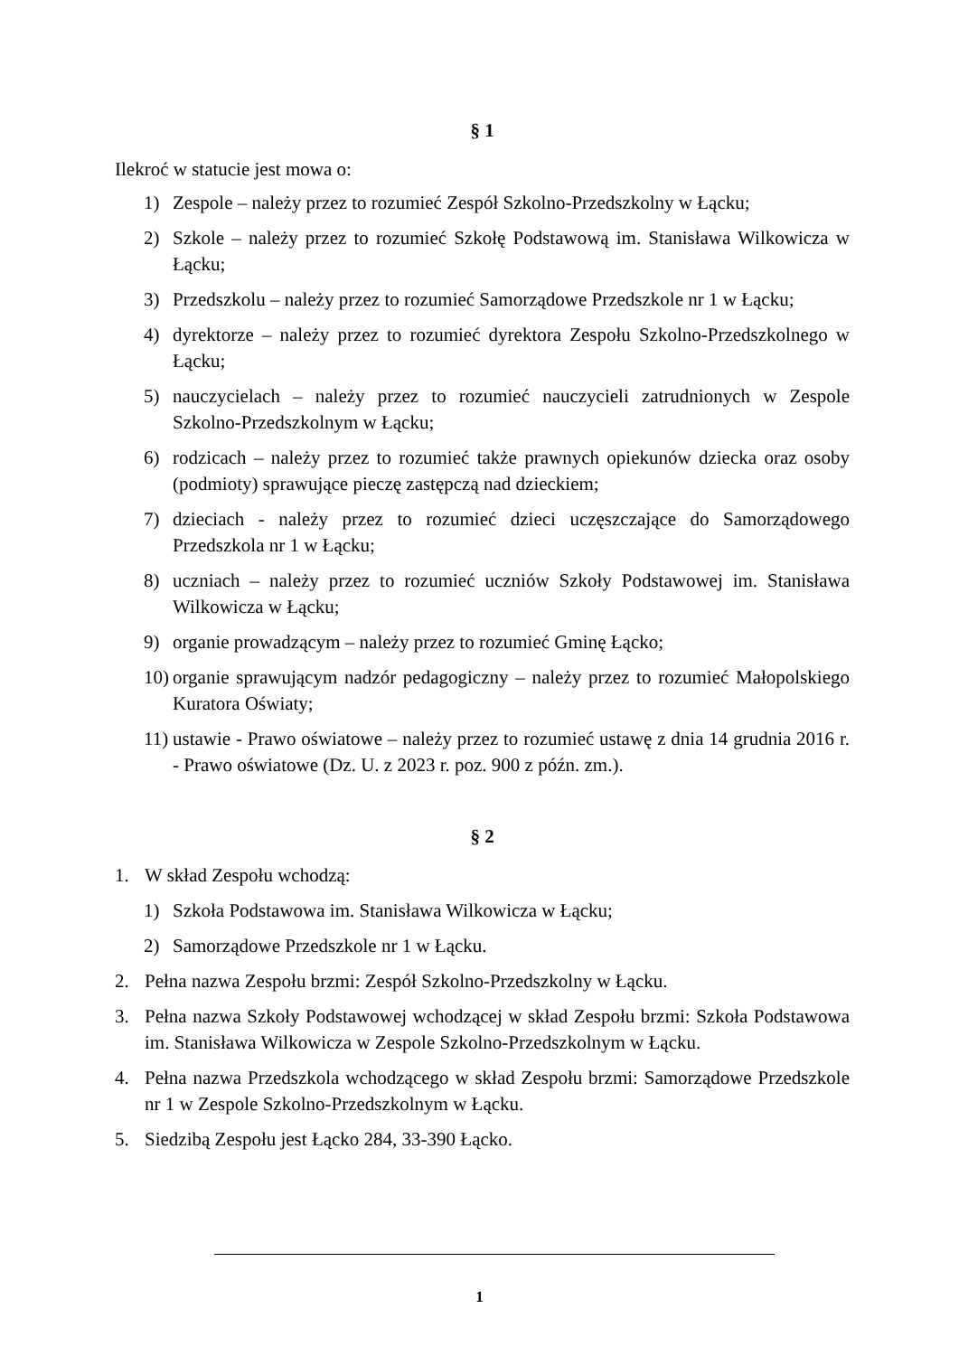§ 1
Ilekroć w statucie jest mowa o:
1) Zespole – należy przez to rozumieć Zespół Szkolno-Przedszkolny w Łącku;
2) Szkole – należy przez to rozumieć Szkołę Podstawową im. Stanisława Wilkowicza w Łącku;
3) Przedszkolu – należy przez to rozumieć Samorządowe Przedszkole nr 1 w Łącku;
4) dyrektorze – należy przez to rozumieć dyrektora Zespołu Szkolno-Przedszkolnego w Łącku;
5) nauczycielach – należy przez to rozumieć nauczycieli zatrudnionych w Zespole Szkolno-Przedszkolnym w Łącku;
6) rodzicach – należy przez to rozumieć także prawnych opiekunów dziecka oraz osoby (podmioty) sprawujące pieczę zastępczą nad dzieckiem;
7) dzieciach - należy przez to rozumieć dzieci uczęszczające do Samorządowego Przedszkola nr 1 w Łącku;
8) uczniach – należy przez to rozumieć uczniów Szkoły Podstawowej im. Stanisława Wilkowicza w Łącku;
9) organie prowadzącym – należy przez to rozumieć Gminę Łącko;
10) organie sprawującym nadzór pedagogiczny – należy przez to rozumieć Małopolskiego Kuratora Oświaty;
11) ustawie - Prawo oświatowe – należy przez to rozumieć ustawę z dnia 14 grudnia 2016 r. - Prawo oświatowe (Dz. U. z 2023 r. poz. 900 z późn. zm.).
§ 2
1. W skład Zespołu wchodzą:
1) Szkoła Podstawowa im. Stanisława Wilkowicza w Łącku;
2) Samorządowe Przedszkole nr 1 w Łącku.
2. Pełna nazwa Zespołu brzmi: Zespół Szkolno-Przedszkolny w Łącku.
3. Pełna nazwa Szkoły Podstawowej wchodzącej w skład Zespołu brzmi: Szkoła Podstawowa im. Stanisława Wilkowicza w Zespole Szkolno-Przedszkolnym w Łącku.
4. Pełna nazwa Przedszkola wchodzącego w skład Zespołu brzmi: Samorządowe Przedszkole nr 1 w Zespole Szkolno-Przedszkolnym w Łącku.
5. Siedzibą Zespołu jest Łącko 284, 33-390 Łącko.
1